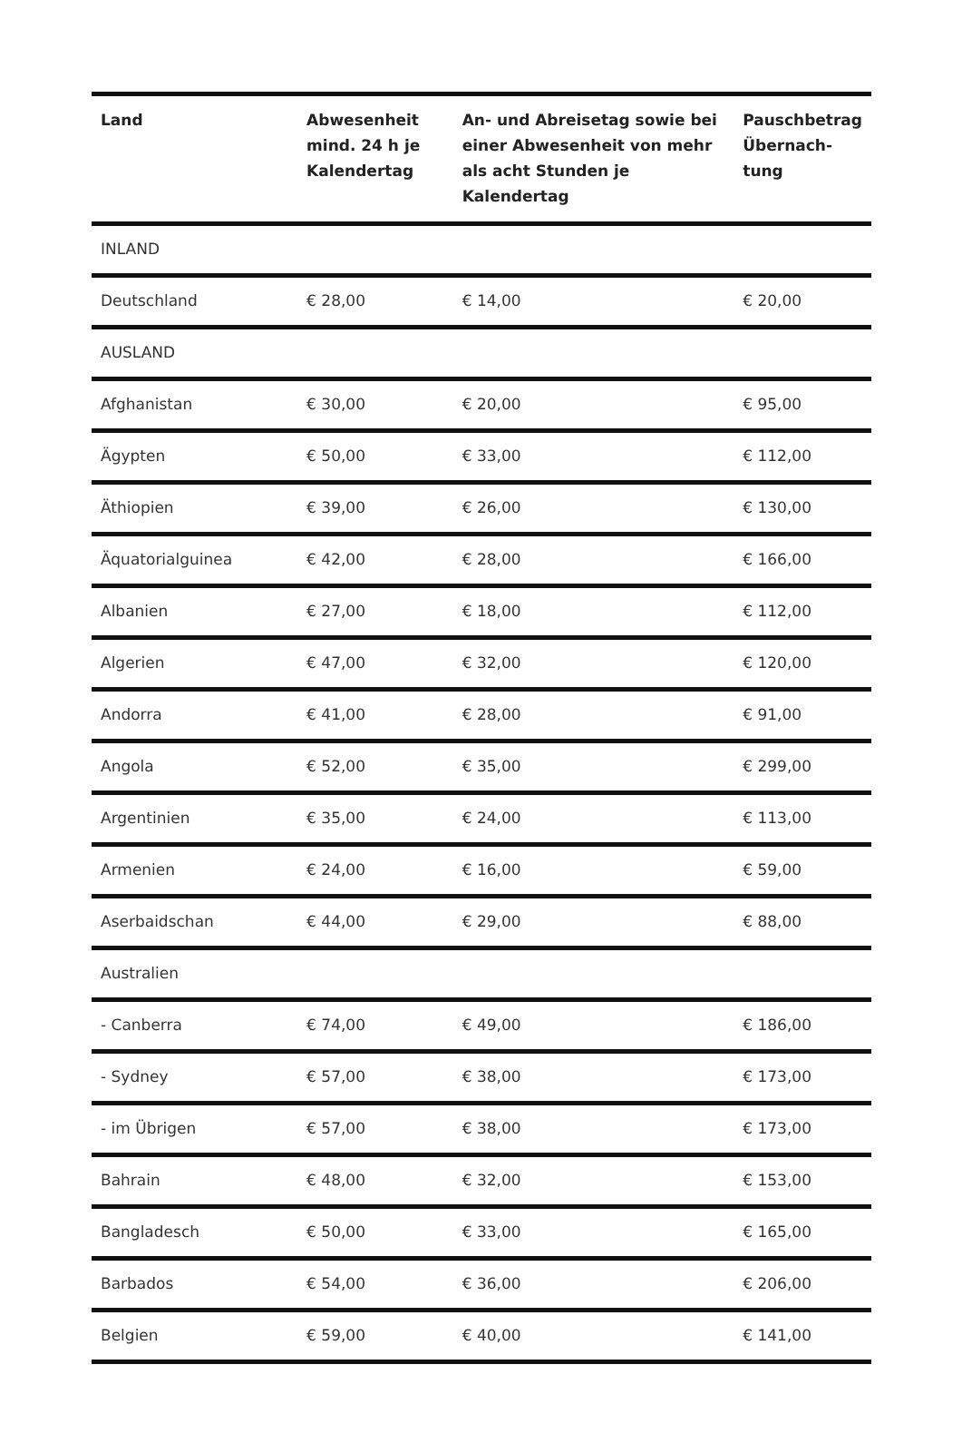| Land | Abwesenheit mind. 24 h je Kalendertag | An- und Abreisetag sowie bei einer Abwesenheit von mehr als acht Stunden je Kalendertag | Pauschbetrag Übernach-tung |
| --- | --- | --- | --- |
| INLAND | | | |
| Deutschland | € 28,00 | € 14,00 | € 20,00 |
| AUSLAND | | | |
| Afghanistan | € 30,00 | € 20,00 | € 95,00 |
| Ägypten | € 50,00 | € 33,00 | € 112,00 |
| Äthiopien | € 39,00 | € 26,00 | € 130,00 |
| Äquatorialguinea | € 42,00 | € 28,00 | € 166,00 |
| Albanien | € 27,00 | € 18,00 | € 112,00 |
| Algerien | € 47,00 | € 32,00 | € 120,00 |
| Andorra | € 41,00 | € 28,00 | € 91,00 |
| Angola | € 52,00 | € 35,00 | € 299,00 |
| Argentinien | € 35,00 | € 24,00 | € 113,00 |
| Armenien | € 24,00 | € 16,00 | € 59,00 |
| Aserbaidschan | € 44,00 | € 29,00 | € 88,00 |
| Australien | | | |
| - Canberra | € 74,00 | € 49,00 | € 186,00 |
| - Sydney | € 57,00 | € 38,00 | € 173,00 |
| - im Übrigen | € 57,00 | € 38,00 | € 173,00 |
| Bahrain | € 48,00 | € 32,00 | € 153,00 |
| Bangladesch | € 50,00 | € 33,00 | € 165,00 |
| Barbados | € 54,00 | € 36,00 | € 206,00 |
| Belgien | € 59,00 | € 40,00 | € 141,00 |